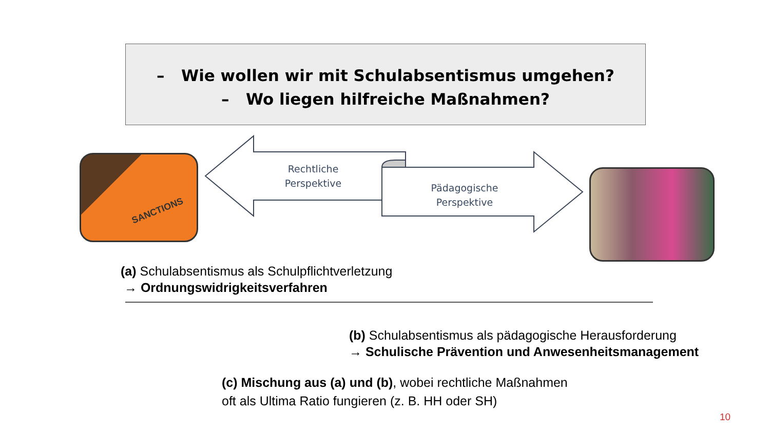– Wie wollen wir mit Schulabsentismus umgehen?
– Wo liegen hilfreiche Maßnahmen?
SANCTIONS
Rechtliche
Perspektive
Pädagogische
Perspektive
(a) Schulabsentismus als Schulpflichtverletzung
→ Ordnungswidrigkeitsverfahren
(b) Schulabsentismus als pädagogische Herausforderung
→ Schulische Prävention und Anwesenheitsmanagement
(c) Mischung aus (a) und (b), wobei rechtliche Maßnahmen
oft als Ultima Ratio fungieren (z. B. HH oder SH)
10